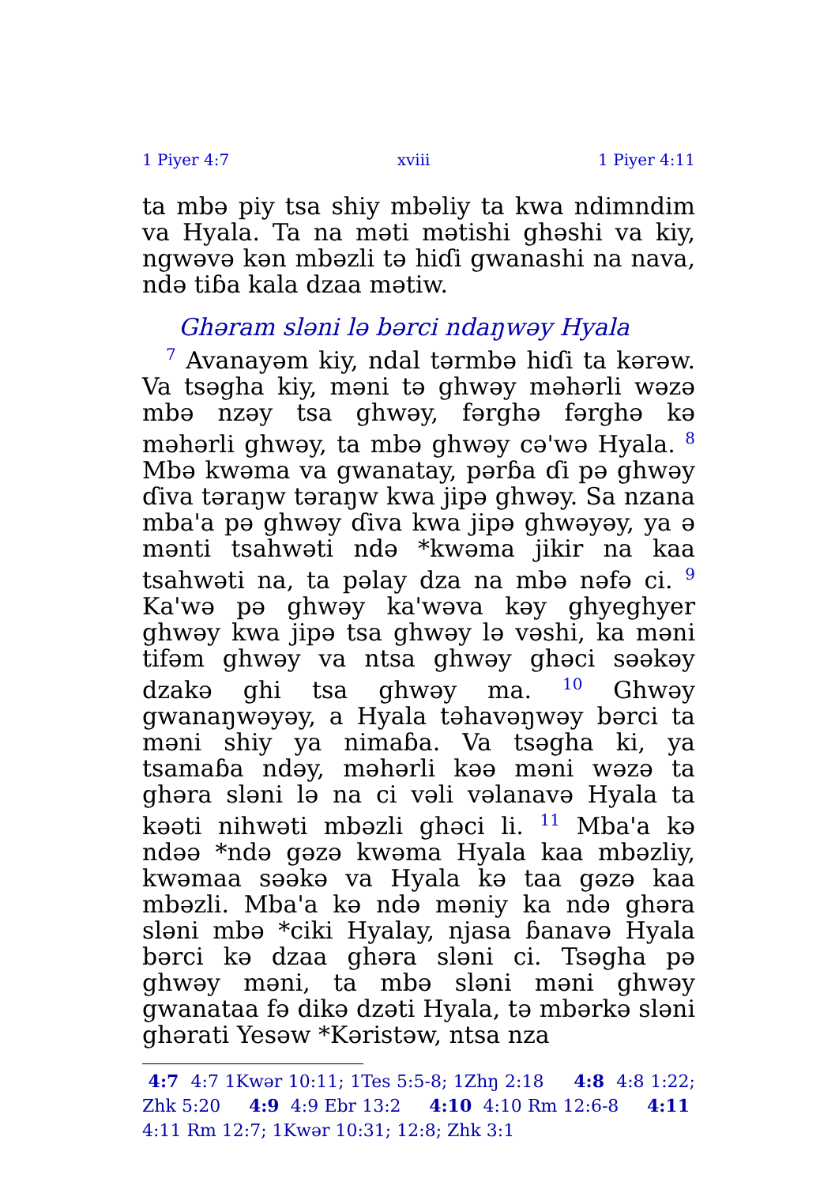1 Piyer 4:7 xviii 1 Piyer 4:11
ta mbə piy tsa shiy mbəliy ta kwa ndimndim va Hyala. Ta na məti mətishi ghəshi va kiy, ngwəvə kən mbəzli tə hiɗi gwanashi na nava, ndə tiɓa kala dzaa mətiw.
Ghəram sləni lə bərci ndaŋwəy Hyala
<sup>7</sup> Avanayəm kiy, ndal tərmbə hiɗi ta kərəw. Va tsəgha kiy, məni tə ghwəy məhərli wəzə mbə nzəy tsa ghwəy, fərghə fərghə kə məhərli ghwəy, ta mbə ghwəy cə'wə Hyala. <sup>8</sup> Mbə kwəma va gwanatay, pərɓa ɗi pə ghwəy ɗiva təraŋw təraŋw kwa jipə ghwəy. Sa nzana mba'a pə ghwəy ɗiva kwa jipə ghwəyəy, ya ə mənti tsahwəti ndə *kwəma jikir na kaa tsahwəti na, ta pəlay dza na mbə nəfə ci. <sup>9</sup> Ka'wə pə ghwəy ka'wəva kəy ghyeghyer ghwəy kwa jipə tsa ghwəy lə vəshi, ka məni tifəm ghwəy va ntsa ghwəy ghəci səəkəy dzakə ghi tsa ghwəy ma. <sup>10</sup> Ghwəy gwanaŋwəyəy, a Hyala təhavəŋwəy bərci ta məni shiy ya nimaɓa. Va tsəgha ki, ya tsamaɓa ndəy, məhərli kəə məni wəzə ta ghəra sləni lə na ci vəli vəlanavə Hyala ta kəəti nihwəti mbəzli ghəci li. <sup>11</sup> Mba'a kə ndəə *ndə gəzə kwəma Hyala kaa mbəzliy, kwəmaa səəkə va Hyala kə taa gəzə kaa mbəzli. Mba'a kə ndə məniy ka ndə ghəra sləni mbə *ciki Hyalay, njasa ɓanavə Hyala bərci kə dzaa ghəra sləni ci. Tsəgha pə ghwəy məni, ta mbə sləni məni ghwəy gwanataa fə dikə dzəti Hyala, tə mbərkə sləni ghərati Yesəw *Kəristəw, ntsa nza
4:7 4:7 1Kwər 10:11; 1Tes 5:5-8; 1Zhŋ 2:18 4:8 4:8 1:22; Zhk 5:20 4:9 4:9 Ebr 13:2 4:10 4:10 Rm 12:6-8 4:11 4:11 Rm 12:7; 1Kwər 10:31; 12:8; Zhk 3:1